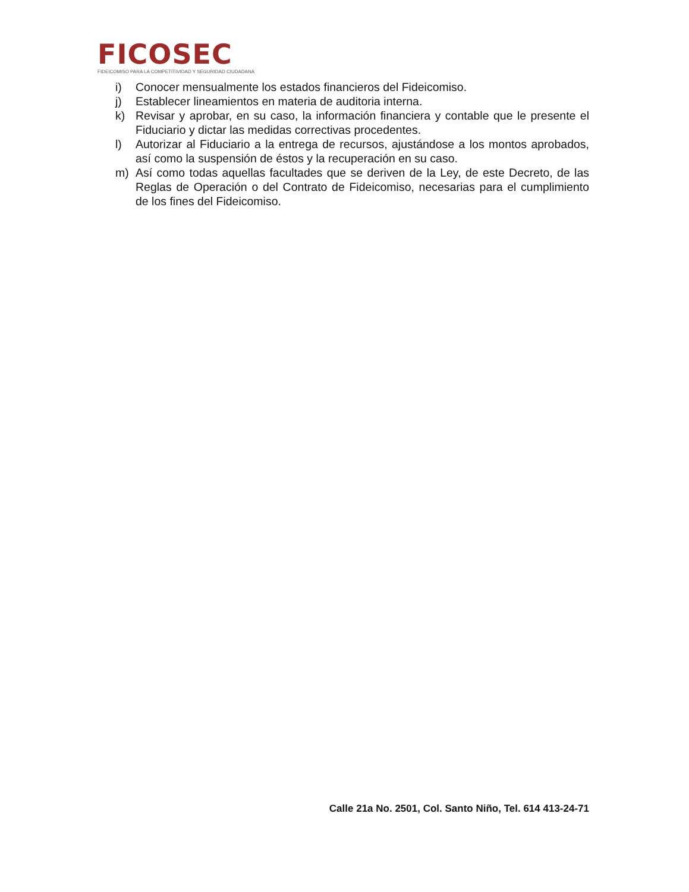FICOSEC
FIDEICOMISO PARA LA COMPETITIVIDAD Y SEGURIDAD CIUDADANA
i) Conocer mensualmente los estados financieros del Fideicomiso.
j) Establecer lineamientos en materia de auditoria interna.
k) Revisar y aprobar, en su caso, la información financiera y contable que le presente el Fiduciario y dictar las medidas correctivas procedentes.
l) Autorizar al Fiduciario a la entrega de recursos, ajustándose a los montos aprobados, así como la suspensión de éstos y la recuperación en su caso.
m) Así como todas aquellas facultades que se deriven de la Ley, de este Decreto, de las Reglas de Operación o del Contrato de Fideicomiso, necesarias para el cumplimiento de los fines del Fideicomiso.
Calle 21a No. 2501, Col. Santo Niño, Tel. 614 413-24-71